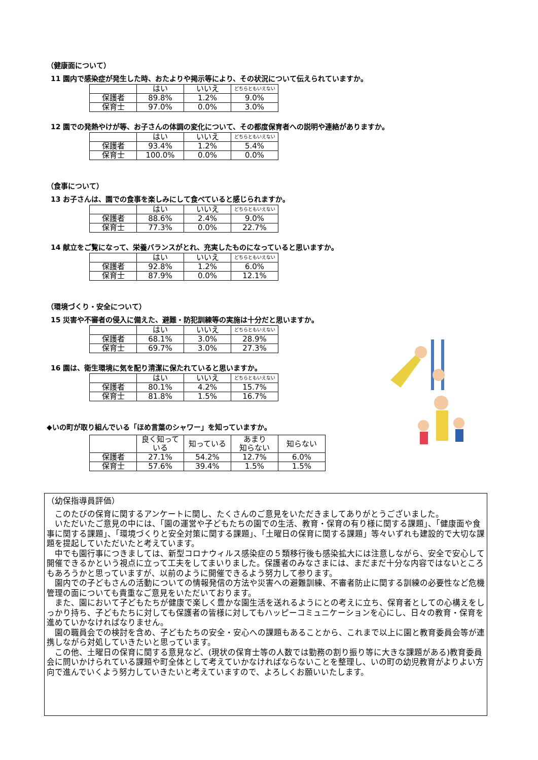（健康面について）
11 園内で感染症が発生した時、おたよりや掲示等により、その状況について伝えられていますか。
| | はい | いいえ | どちらともいえない |
| --- | --- | --- | --- |
| 保護者 | 89.8% | 1.2% | 9.0% |
| 保育士 | 97.0% | 0.0% | 3.0% |
12 園での発熱やけが等、お子さんの体調の変化について、その都度保育者への説明や連絡がありますか。
| | はい | いいえ | どちらともいえない |
| --- | --- | --- | --- |
| 保護者 | 93.4% | 1.2% | 5.4% |
| 保育士 | 100.0% | 0.0% | 0.0% |
（食事について）
13 お子さんは、園での食事を楽しみにして食べていると感じられますか。
| | はい | いいえ | どちらともいえない |
| --- | --- | --- | --- |
| 保護者 | 88.6% | 2.4% | 9.0% |
| 保育士 | 77.3% | 0.0% | 22.7% |
14 献立をご覧になって、栄養バランスがとれ、充実したものになっていると思いますか。
| | はい | いいえ | どちらともいえない |
| --- | --- | --- | --- |
| 保護者 | 92.8% | 1.2% | 6.0% |
| 保育士 | 87.9% | 0.0% | 12.1% |
（環境づくり・安全について）
15 災害や不審者の侵入に備えた、避難・防犯訓練等の実施は十分だと思いますか。
| | はい | いいえ | どちらともいえない |
| --- | --- | --- | --- |
| 保護者 | 68.1% | 3.0% | 28.9% |
| 保育士 | 69.7% | 3.0% | 27.3% |
16 園は、衛生環境に気を配り清潔に保たれていると思いますか。
| | はい | いいえ | どちらともいえない |
| --- | --- | --- | --- |
| 保護者 | 80.1% | 4.2% | 15.7% |
| 保育士 | 81.8% | 1.5% | 16.7% |
◆いの町が取り組んでいる「ほめ言葉のシャワー」を知っていますか。
| | 良く知って いる | 知っている | あまり 知らない | 知らない |
| --- | --- | --- | --- | --- |
| 保護者 | 27.1% | 54.2% | 12.7% | 6.0% |
| 保育士 | 57.6% | 39.4% | 1.5% | 1.5% |
（幼保指導員評価）
　このたびの保育に関するアンケートに関し、たくさんのご意見をいただきましてありがとうございました。
　いただいたご意見の中には、「園の運営や子どもたちの園での生活、教育・保育の有り様に関する課題」、「健康面や食事に関する課題」、「環境づくりと安全対策に関する課題」、「土曜日の保育に関する課題」等々いずれも建設的で大切な課題を提起していただいたと考えています。
　中でも園行事につきましては、新型コロナウィルス感染症の５類移行後も感染拡大には注意しながら、安全で安心して開催できるかという視点に立って工夫をしてまいりました。保護者のみなさまには、まだまだ十分な内容ではないところもあろうかと思っていますが、以前のように開催できるよう努力して参ります。
　園内での子どもさんの活動についての情報発信の方法や災害への避難訓練、不審者防止に関する訓練の必要性など危機管理の面についても貴重なご意見をいただいております。
　また、園において子どもたちが健康で楽しく豊かな園生活を送れるようにとの考えに立ち、保育者としての心構えをしっかり持ち、子どもたちに対しても保護者の皆様に対してもハッピーコミュニケーションを心にし、日々の教育・保育を進めていかなければなりません。
　園の職員会での検討を含め、子どもたちの安全・安心への課題もあることから、これまで以上に園と教育委員会等が連携しながら対処していきたいと思っています。
　この他、土曜日の保育に関する意見など、(現状の保育士等の人数では勤務の割り振り等に大きな課題がある)教育委員会に問いかけられている課題や町全体として考えていかなければならないことを整理し、いの町の幼児教育がよりよい方向で進んでいくよう努力していきたいと考えていますので、よろしくお願いいたします。